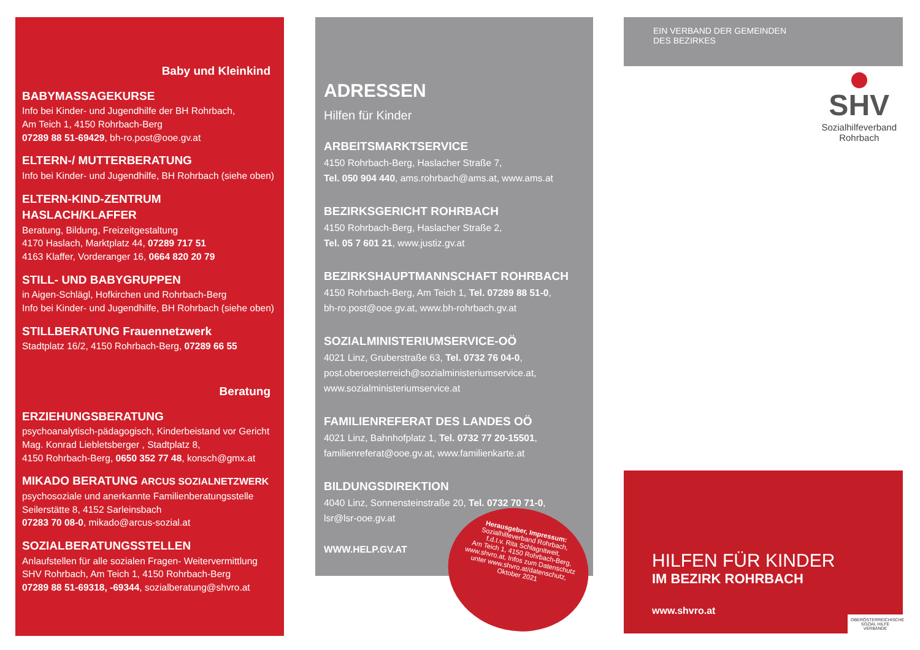Baby und Kleinkind
BABYMASSAGEKURSE
Info bei Kinder- und Jugendhilfe der BH Rohrbach,
Am Teich 1, 4150 Rohrbach-Berg
07289 88 51-69429, bh-ro.post@ooe.gv.at
ELTERN-/ MUTTERBERATUNG
Info bei Kinder- und Jugendhilfe, BH Rohrbach (siehe oben)
ELTERN-KIND-ZENTRUM HASLACH/KLAFFER
Beratung, Bildung, Freizeitgestaltung
4170 Haslach, Marktplatz 44, 07289 717 51
4163 Klaffer, Vorderanger 16, 0664 820 20 79
STILL- UND BABYGRUPPEN
in Aigen-Schlägl, Hofkirchen und Rohrbach-Berg
Info bei Kinder- und Jugendhilfe, BH Rohrbach (siehe oben)
STILLBERATUNG Frauennetzwerk
Stadtplatz 16/2, 4150 Rohrbach-Berg, 07289 66 55
Beratung
ERZIEHUNGSBERATUNG
psychoanalytisch-pädagogisch, Kinderbeistand vor Gericht
Mag. Konrad Liebletsberger , Stadtplatz 8,
4150 Rohrbach-Berg, 0650 352 77 48, konsch@gmx.at
MIKADO BERATUNG ARCUS SOZIALNETZWERK
psychosoziale und anerkannte Familienberatungsstelle
Seilerstätte 8, 4152 Sarleinsbach
07283 70 08-0, mikado@arcus-sozial.at
SOZIALBERATUNGSSTELLEN
Anlaufstellen für alle sozialen Fragen- Weitervermittlung
SHV Rohrbach, Am Teich 1, 4150 Rohrbach-Berg
07289 88 51-69318, -69344, sozialberatung@shvro.at
ADRESSEN
Hilfen für Kinder
ARBEITSMARKTSERVICE
4150 Rohrbach-Berg, Haslacher Straße 7,
Tel. 050 904 440, ams.rohrbach@ams.at, www.ams.at
BEZIRKSGERICHT ROHRBACH
4150 Rohrbach-Berg, Haslacher Straße 2,
Tel. 05 7 601 21, www.justiz.gv.at
BEZIRKSHAUPTMANNSCHAFT ROHRBACH
4150 Rohrbach-Berg, Am Teich 1, Tel. 07289 88 51-0,
bh-ro.post@ooe.gv.at, www.bh-rohrbach.gv.at
SOZIALMINISTERIUMSERVICE-OÖ
4021 Linz, Gruberstraße 63, Tel. 0732 76 04-0,
post.oberoesterreich@sozialministeriumservice.at,
www.sozialministeriumservice.at
FAMILIENREFERAT DES LANDES OÖ
4021 Linz, Bahnhofplatz 1, Tel. 0732 77 20-15501,
familienreferat@ooe.gv.at, www.familienkarte.at
BILDUNGSDIREKTION
4040 Linz, Sonnensteinstraße 20, Tel. 0732 70 71-0,
lsr@lsr-ooe.gv.at
WWW.HELP.GV.AT
Herausgeber, Impressum:
Sozialhilfeverband Rohrbach,
f.d.I.v. Rita Schlagnitweit,
Am Teich 1, 4150 Rohrbach-Berg,
www.shvro.at, Infos zum Datenschutz
unter www.shvro.at/datenschutz,
Oktober 2021
EIN VERBAND DER GEMEINDEN
DES BEZIRKES
SHV
Sozialhilfeverband
Rohrbach
HILFEN FÜR KINDER
IM BEZIRK ROHRBACH
www.shvro.at
OBERÖSTERREICHISCHE SOZIAL HILFE VERBÄNDE